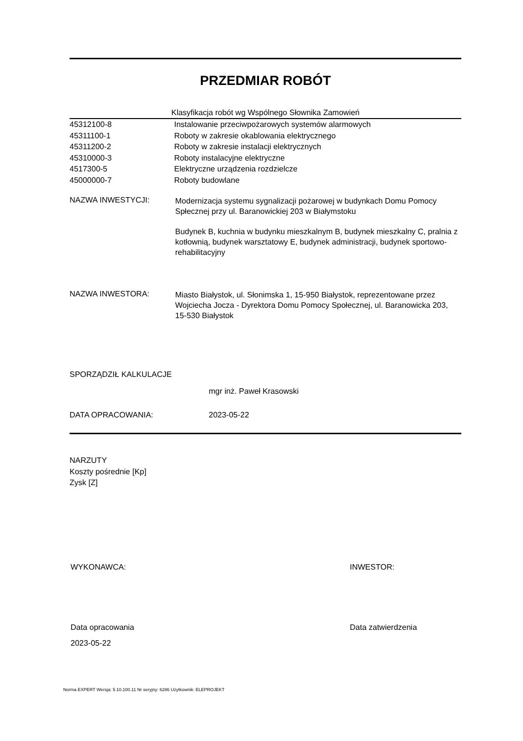PRZEDMIAR ROBÓT
Klasyfikacja robót wg Wspólnego Słownika Zamowień
| 45312100-8 | Instalowanie przeciwpożarowych systemów alarmowych |
| 45311100-1 | Roboty w zakresie okablowania elektrycznego |
| 45311200-2 | Roboty w zakresie instalacji elektrycznych |
| 45310000-3 | Roboty instalacyjne elektryczne |
| 4517300-5 | Elektryczne urządzenia rozdzielcze |
| 45000000-7 | Roboty budowlane |
NAZWA INWESTYCJI:
Modernizacja systemu sygnalizacji pożarowej w budynkach Domu Pomocy Spłecznej przy ul. Baranowickiej 203 w Białymstoku
Budynek B, kuchnia w budynku mieszkalnym B, budynek mieszkalny C, pralnia z kotłownią, budynek warsztatowy E, budynek administracji, budynek sportowo-rehabilitacyjny
NAZWA INWESTORA:
Miasto Białystok, ul. Słonimska 1, 15-950 Białystok, reprezentowane przez Wojciecha Jocza - Dyrektora Domu Pomocy Społecznej, ul. Baranowicka 203, 15-530 Białystok
SPORZĄDZIŁ KALKULACJE
mgr inż. Paweł Krasowski
DATA OPRACOWANIA: 2023-05-22
NARZUTY
Koszty pośrednie [Kp]
Zysk [Z]
WYKONAWCA: INWESTOR:
Data opracowania
2023-05-22
Data zatwierdzenia
Norma EXPERT Wersja: 5.10.100.11 Nr seryjny: 6286 Użytkownik: ELEPROJEKT